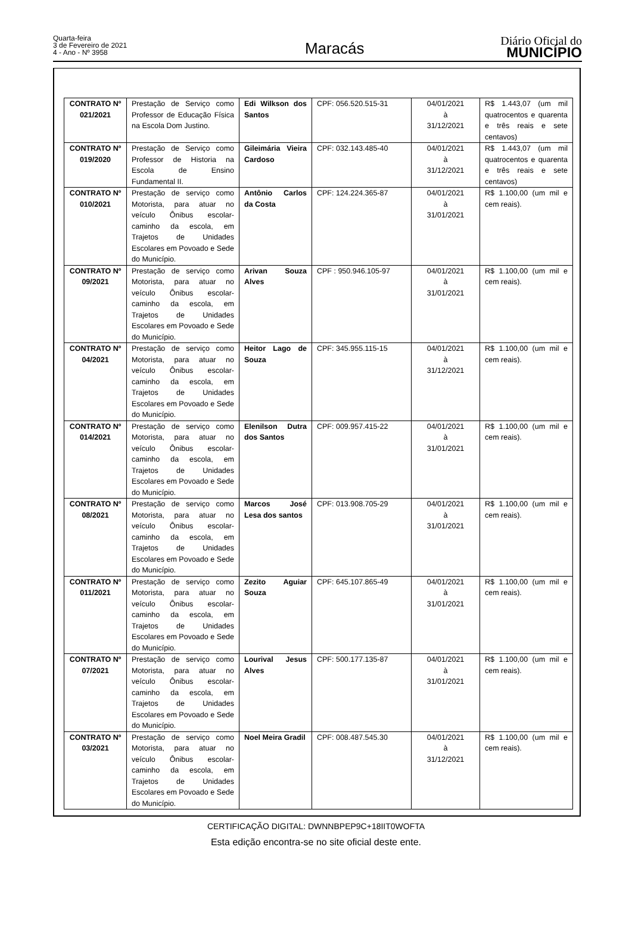Quarta-feira
3 de Fevereiro de 2021
4 - Ano - Nº 3958
Maracás
Diário Oficial do
MUNICÍPIO
| CONTRATO Nº 021/2021 | Prestação de Serviço como Professor de Educação Física na Escola Dom Justino. | Edi Wilkson dos Santos | CPF: 056.520.515-31 | 04/01/2021 à 31/12/2021 | R$ 1.443,07 (um mil quatrocentos e quarenta e três reais e sete centavos) |
| CONTRATO Nº 019/2020 | Prestação de Serviço como Professor de Historia na Escola de Ensino Fundamental II. | Gileimária Vieira Cardoso | CPF: 032.143.485-40 | 04/01/2021 à 31/12/2021 | R$ 1.443,07 (um mil quatrocentos e quarenta e três reais e sete centavos) |
| CONTRATO Nº 010/2021 | Prestação de serviço como Motorista, para atuar no veículo Ônibus escolar-caminho da escola, em Trajetos de Unidades Escolares em Povoado e Sede do Município. | Antônio Carlos da Costa | CPF: 124.224.365-87 | 04/01/2021 à 31/01/2021 | R$ 1.100,00 (um mil e cem reais). |
| CONTRATO Nº 09/2021 | Prestação de serviço como Motorista, para atuar no veículo Ônibus escolar-caminho da escola, em Trajetos de Unidades Escolares em Povoado e Sede do Município. | Arivan Souza Alves | CPF : 950.946.105-97 | 04/01/2021 à 31/01/2021 | R$ 1.100,00 (um mil e cem reais). |
| CONTRATO Nº 04/2021 | Prestação de serviço como Motorista, para atuar no veículo Ônibus escolar-caminho da escola, em Trajetos de Unidades Escolares em Povoado e Sede do Município. | Heitor Lago de Souza | CPF: 345.955.115-15 | 04/01/2021 à 31/12/2021 | R$ 1.100,00 (um mil e cem reais). |
| CONTRATO Nº 014/2021 | Prestação de serviço como Motorista, para atuar no veículo Ônibus escolar-caminho da escola, em Trajetos de Unidades Escolares em Povoado e Sede do Município. | Elenilson Dutra dos Santos | CPF: 009.957.415-22 | 04/01/2021 à 31/01/2021 | R$ 1.100,00 (um mil e cem reais). |
| CONTRATO Nº 08/2021 | Prestação de serviço como Motorista, para atuar no veículo Ônibus escolar-caminho da escola, em Trajetos de Unidades Escolares em Povoado e Sede do Município. | Marcos José Lesa dos santos | CPF: 013.908.705-29 | 04/01/2021 à 31/01/2021 | R$ 1.100,00 (um mil e cem reais). |
| CONTRATO Nº 011/2021 | Prestação de serviço como Motorista, para atuar no veículo Ônibus escolar-caminho da escola, em Trajetos de Unidades Escolares em Povoado e Sede do Município. | Zezito Aguiar Souza | CPF: 645.107.865-49 | 04/01/2021 à 31/01/2021 | R$ 1.100,00 (um mil e cem reais). |
| CONTRATO Nº 07/2021 | Prestação de serviço como Motorista, para atuar no veículo Ônibus escolar-caminho da escola, em Trajetos de Unidades Escolares em Povoado e Sede do Município. | Lourival Jesus Alves | CPF: 500.177.135-87 | 04/01/2021 à 31/01/2021 | R$ 1.100,00 (um mil e cem reais). |
| CONTRATO Nº 03/2021 | Prestação de serviço como Motorista, para atuar no veículo Ônibus escolar-caminho da escola, em Trajetos de Unidades Escolares em Povoado e Sede do Município. | Noel Meira Gradil | CPF: 008.487.545.30 | 04/01/2021 à 31/12/2021 | R$ 1.100,00 (um mil e cem reais). |
CERTIFICAÇÃO DIGITAL: DWNNBPEP9C+18IIT0WOFTA
Esta edição encontra-se no site oficial deste ente.